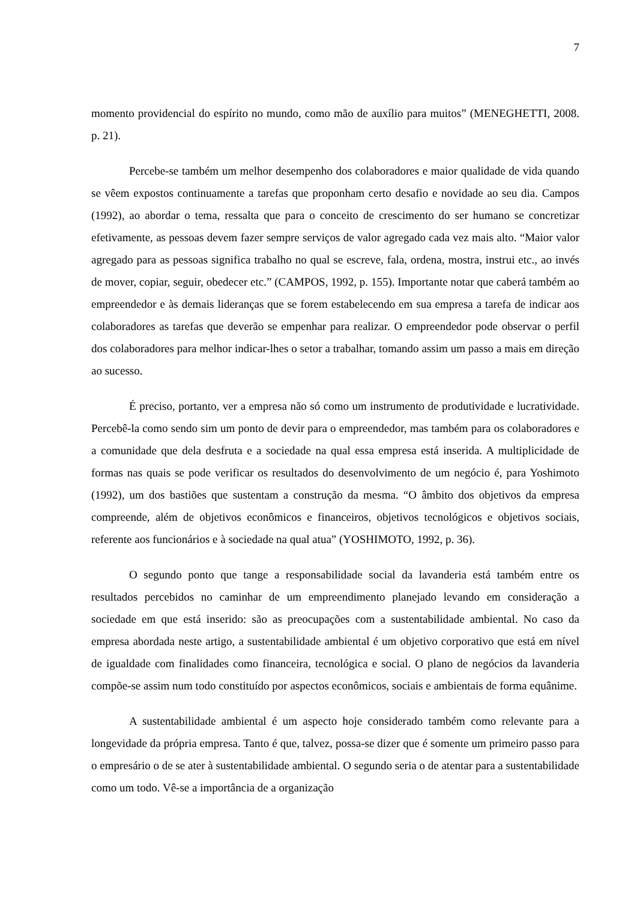7
momento providencial do espírito no mundo, como mão de auxílio para muitos” (MENEGHETTI, 2008. p. 21).
Percebe-se também um melhor desempenho dos colaboradores e maior qualidade de vida quando se vêem expostos continuamente a tarefas que proponham certo desafio e novidade ao seu dia. Campos (1992), ao abordar o tema, ressalta que para o conceito de crescimento do ser humano se concretizar efetivamente, as pessoas devem fazer sempre serviços de valor agregado cada vez mais alto. “Maior valor agregado para as pessoas significa trabalho no qual se escreve, fala, ordena, mostra, instrui etc., ao invés de mover, copiar, seguir, obedecer etc.” (CAMPOS, 1992, p. 155). Importante notar que caberá também ao empreendedor e às demais lideranças que se forem estabelecendo em sua empresa a tarefa de indicar aos colaboradores as tarefas que deverão se empenhar para realizar. O empreendedor pode observar o perfil dos colaboradores para melhor indicar-lhes o setor a trabalhar, tomando assim um passo a mais em direção ao sucesso.
É preciso, portanto, ver a empresa não só como um instrumento de produtividade e lucratividade. Percebê-la como sendo sim um ponto de devir para o empreendedor, mas também para os colaboradores e a comunidade que dela desfruta e a sociedade na qual essa empresa está inserida. A multiplicidade de formas nas quais se pode verificar os resultados do desenvolvimento de um negócio é, para Yoshimoto (1992), um dos bastiões que sustentam a construção da mesma. “O âmbito dos objetivos da empresa compreende, além de objetivos econômicos e financeiros, objetivos tecnológicos e objetivos sociais, referente aos funcionários e à sociedade na qual atua” (YOSHIMOTO, 1992, p. 36).
O segundo ponto que tange a responsabilidade social da lavanderia está também entre os resultados percebidos no caminhar de um empreendimento planejado levando em consideração a sociedade em que está inserido: são as preocupações com a sustentabilidade ambiental. No caso da empresa abordada neste artigo, a sustentabilidade ambiental é um objetivo corporativo que está em nível de igualdade com finalidades como financeira, tecnológica e social. O plano de negócios da lavanderia compõe-se assim num todo constituído por aspectos econômicos, sociais e ambientais de forma equânime.
A sustentabilidade ambiental é um aspecto hoje considerado também como relevante para a longevidade da própria empresa. Tanto é que, talvez, possa-se dizer que é somente um primeiro passo para o empresário o de se ater à sustentabilidade ambiental. O segundo seria o de atentar para a sustentabilidade como um todo. Vê-se a importância de a organização